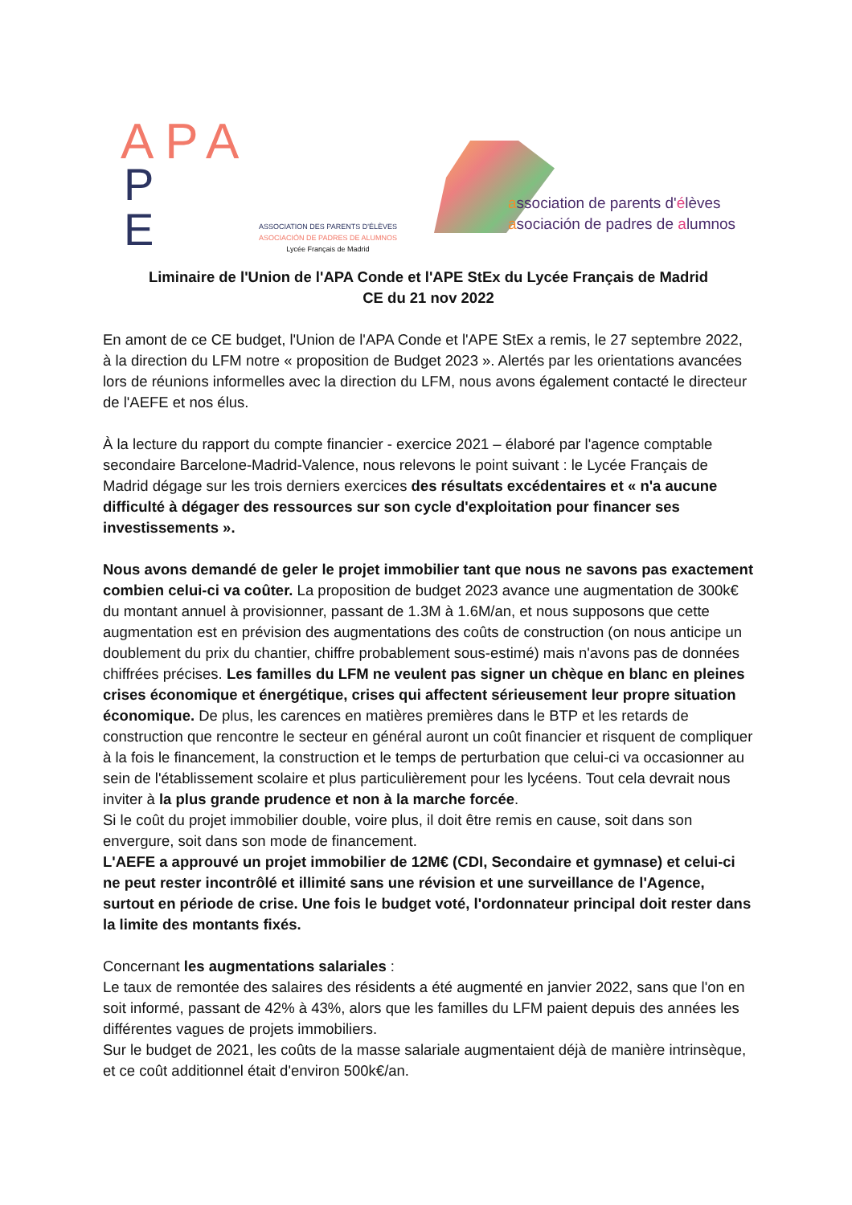APA
P
E
ASSOCIATION DES PARENTS D'ÉLÈVES
ASOCIACIÓN DE PADRES DE ALUMNOS
Lycée Français de Madrid
association de parents d'élèves
asociación de padres de alumnos
Liminaire de l'Union de l'APA Conde et l'APE StEx du Lycée Français de Madrid
CE du 21 nov 2022
En amont de ce CE budget, l'Union de l'APA Conde et l'APE StEx a remis, le 27 septembre 2022, à la direction du LFM notre « proposition de Budget 2023 ». Alertés par les orientations avancées lors de réunions informelles avec la direction du LFM, nous avons également contacté le directeur de l'AEFE et nos élus.
À la lecture du rapport du compte financier - exercice 2021 – élaboré par l'agence comptable secondaire Barcelone-Madrid-Valence, nous relevons le point suivant : le Lycée Français de Madrid dégage sur les trois derniers exercices des résultats excédentaires et « n'a aucune difficulté à dégager des ressources sur son cycle d'exploitation pour financer ses investissements ».
Nous avons demandé de geler le projet immobilier tant que nous ne savons pas exactement combien celui-ci va coûter. La proposition de budget 2023 avance une augmentation de 300k€ du montant annuel à provisionner, passant de 1.3M à 1.6M/an, et nous supposons que cette augmentation est en prévision des augmentations des coûts de construction (on nous anticipe un doublement du prix du chantier, chiffre probablement sous-estimé) mais n'avons pas de données chiffrées précises. Les familles du LFM ne veulent pas signer un chèque en blanc en pleines crises économique et énergétique, crises qui affectent sérieusement leur propre situation économique. De plus, les carences en matières premières dans le BTP et les retards de construction que rencontre le secteur en général auront un coût financier et risquent de compliquer à la fois le financement, la construction et le temps de perturbation que celui-ci va occasionner au sein de l'établissement scolaire et plus particulièrement pour les lycéens. Tout cela devrait nous inviter à la plus grande prudence et non à la marche forcée.
Si le coût du projet immobilier double, voire plus, il doit être remis en cause, soit dans son envergure, soit dans son mode de financement.
L'AEFE a approuvé un projet immobilier de 12M€ (CDI, Secondaire et gymnase) et celui-ci ne peut rester incontrôlé et illimité sans une révision et une surveillance de l'Agence, surtout en période de crise. Une fois le budget voté, l'ordonnateur principal doit rester dans la limite des montants fixés.
Concernant les augmentations salariales :
Le taux de remontée des salaires des résidents a été augmenté en janvier 2022, sans que l'on en soit informé, passant de 42% à 43%, alors que les familles du LFM paient depuis des années les différentes vagues de projets immobiliers.
Sur le budget de 2021, les coûts de la masse salariale augmentaient déjà de manière intrinsèque, et ce coût additionnel était d'environ 500k€/an.